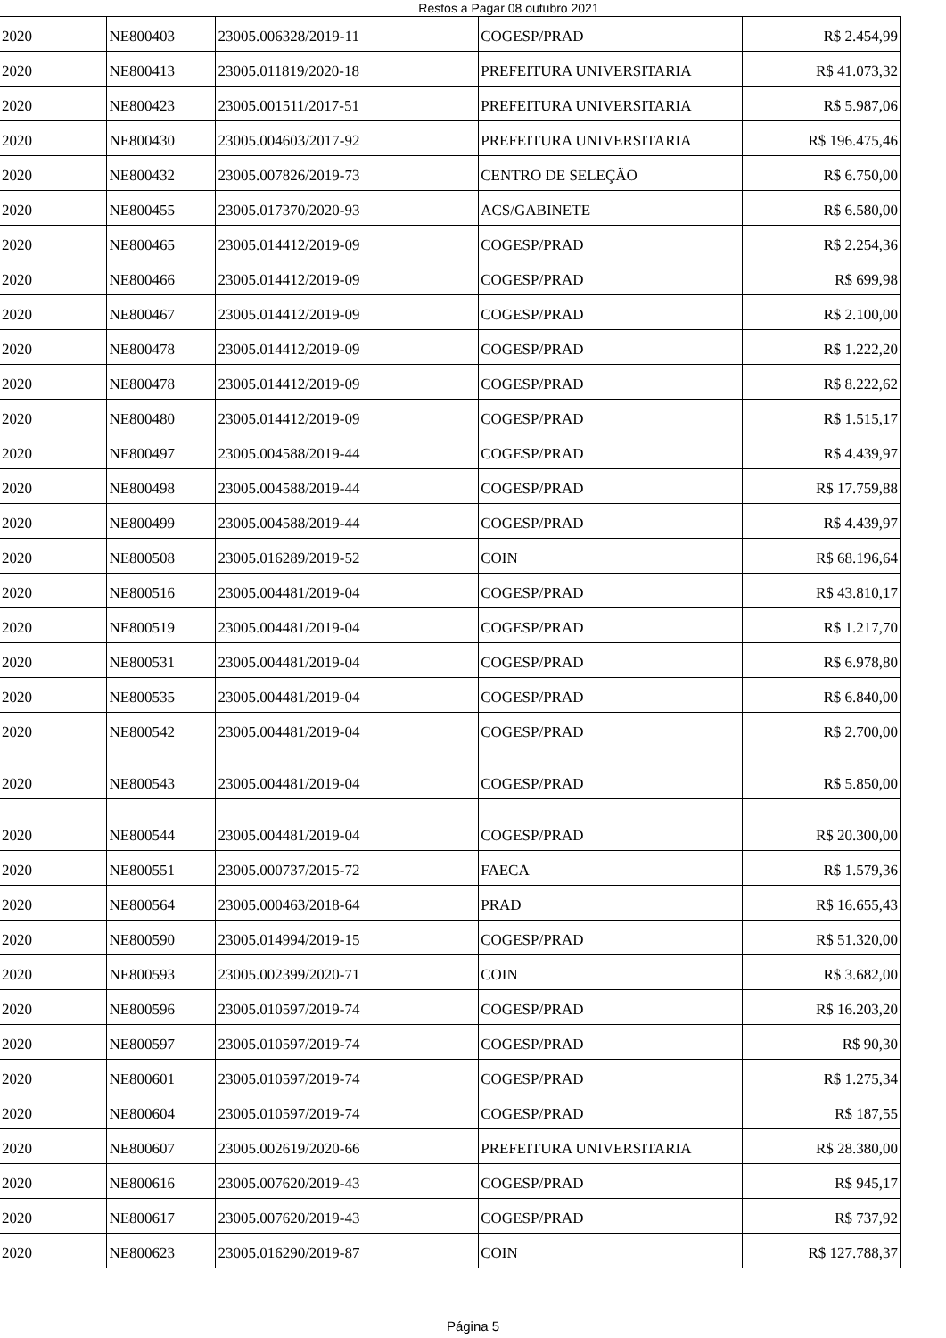Restos a Pagar 08 outubro 2021
| 2020 | NE800403 | 23005.006328/2019-11 | COGESP/PRAD | R$ 2.454,99 |
| 2020 | NE800413 | 23005.011819/2020-18 | PREFEITURA UNIVERSITARIA | R$ 41.073,32 |
| 2020 | NE800423 | 23005.001511/2017-51 | PREFEITURA UNIVERSITARIA | R$ 5.987,06 |
| 2020 | NE800430 | 23005.004603/2017-92 | PREFEITURA UNIVERSITARIA | R$ 196.475,46 |
| 2020 | NE800432 | 23005.007826/2019-73 | CENTRO DE SELEÇÃO | R$ 6.750,00 |
| 2020 | NE800455 | 23005.017370/2020-93 | ACS/GABINETE | R$ 6.580,00 |
| 2020 | NE800465 | 23005.014412/2019-09 | COGESP/PRAD | R$ 2.254,36 |
| 2020 | NE800466 | 23005.014412/2019-09 | COGESP/PRAD | R$ 699,98 |
| 2020 | NE800467 | 23005.014412/2019-09 | COGESP/PRAD | R$ 2.100,00 |
| 2020 | NE800478 | 23005.014412/2019-09 | COGESP/PRAD | R$ 1.222,20 |
| 2020 | NE800478 | 23005.014412/2019-09 | COGESP/PRAD | R$ 8.222,62 |
| 2020 | NE800480 | 23005.014412/2019-09 | COGESP/PRAD | R$ 1.515,17 |
| 2020 | NE800497 | 23005.004588/2019-44 | COGESP/PRAD | R$ 4.439,97 |
| 2020 | NE800498 | 23005.004588/2019-44 | COGESP/PRAD | R$ 17.759,88 |
| 2020 | NE800499 | 23005.004588/2019-44 | COGESP/PRAD | R$ 4.439,97 |
| 2020 | NE800508 | 23005.016289/2019-52 | COIN | R$ 68.196,64 |
| 2020 | NE800516 | 23005.004481/2019-04 | COGESP/PRAD | R$ 43.810,17 |
| 2020 | NE800519 | 23005.004481/2019-04 | COGESP/PRAD | R$ 1.217,70 |
| 2020 | NE800531 | 23005.004481/2019-04 | COGESP/PRAD | R$ 6.978,80 |
| 2020 | NE800535 | 23005.004481/2019-04 | COGESP/PRAD | R$ 6.840,00 |
| 2020 | NE800542 | 23005.004481/2019-04 | COGESP/PRAD | R$ 2.700,00 |
| 2020 | NE800543 | 23005.004481/2019-04 | COGESP/PRAD | R$ 5.850,00 |
| 2020 | NE800544 | 23005.004481/2019-04 | COGESP/PRAD | R$ 20.300,00 |
| 2020 | NE800551 | 23005.000737/2015-72 | FAECA | R$ 1.579,36 |
| 2020 | NE800564 | 23005.000463/2018-64 | PRAD | R$ 16.655,43 |
| 2020 | NE800590 | 23005.014994/2019-15 | COGESP/PRAD | R$ 51.320,00 |
| 2020 | NE800593 | 23005.002399/2020-71 | COIN | R$ 3.682,00 |
| 2020 | NE800596 | 23005.010597/2019-74 | COGESP/PRAD | R$ 16.203,20 |
| 2020 | NE800597 | 23005.010597/2019-74 | COGESP/PRAD | R$ 90,30 |
| 2020 | NE800601 | 23005.010597/2019-74 | COGESP/PRAD | R$ 1.275,34 |
| 2020 | NE800604 | 23005.010597/2019-74 | COGESP/PRAD | R$ 187,55 |
| 2020 | NE800607 | 23005.002619/2020-66 | PREFEITURA UNIVERSITARIA | R$ 28.380,00 |
| 2020 | NE800616 | 23005.007620/2019-43 | COGESP/PRAD | R$ 945,17 |
| 2020 | NE800617 | 23005.007620/2019-43 | COGESP/PRAD | R$ 737,92 |
| 2020 | NE800623 | 23005.016290/2019-87 | COIN | R$ 127.788,37 |
Página 5